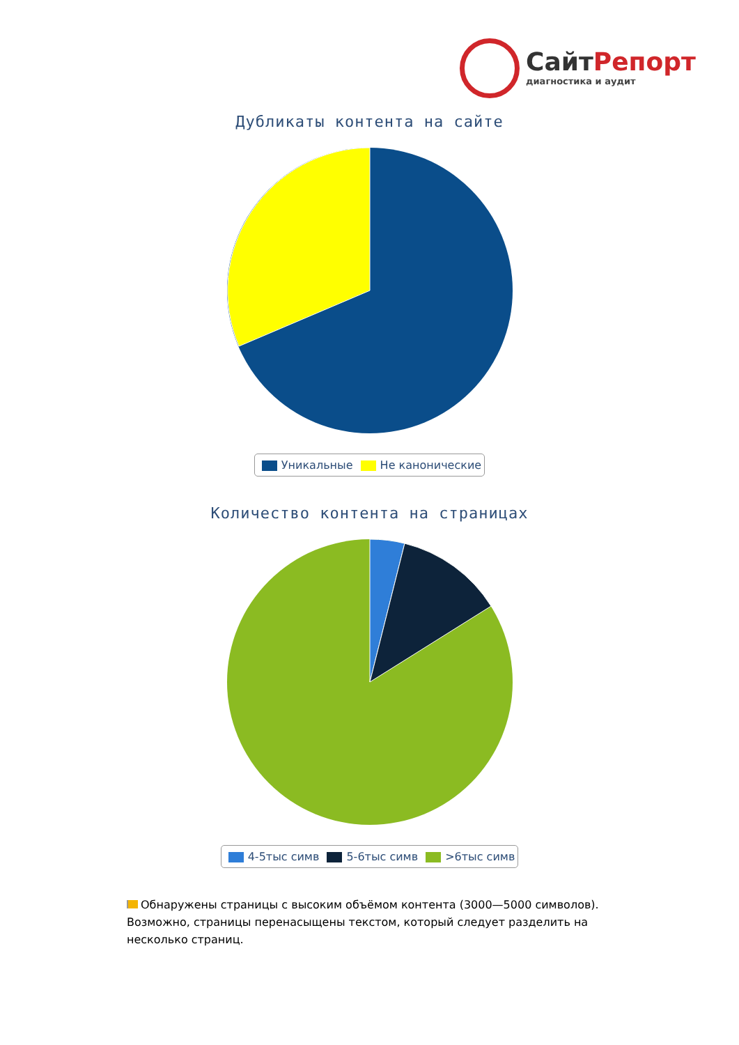СайтРепорт
диагностика и аудит
Дубликаты контента на сайте
Уникальные Не канонические
Количество контента на страницах
4-5тыс симв 5-6тыс симв >6тыс симв
Обнаружены страницы с высоким объёмом контента (3000—5000 символов). Возможно, страницы перенасыщены текстом, который следует разделить на несколько страниц.